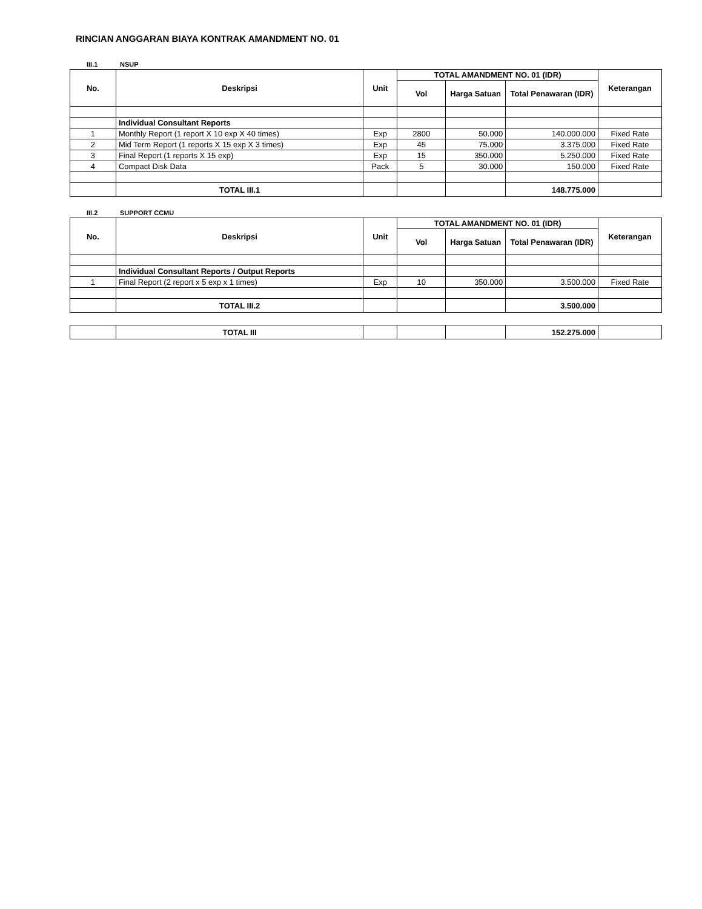RINCIAN ANGGARAN BIAYA KONTRAK AMANDMENT NO. 01
III.1 NSUP
| No. | Deskripsi | Unit | TOTAL AMANDMENT NO. 01 (IDR) | | | Keterangan |
| --- | --- | --- | --- | --- | --- | --- |
| | | | Vol | Harga Satuan | Total Penawaran (IDR) | |
| | Individual Consultant Reports | | | | | |
| 1 | Monthly Report (1 report X 10 exp X 40 times) | Exp | 2800 | 50.000 | 140.000.000 | Fixed Rate |
| 2 | Mid Term Report (1 reports X 15 exp X 3 times) | Exp | 45 | 75.000 | 3.375.000 | Fixed Rate |
| 3 | Final Report (1 reports X 15 exp) | Exp | 15 | 350.000 | 5.250.000 | Fixed Rate |
| 4 | Compact Disk Data | Pack | 5 | 30.000 | 150.000 | Fixed Rate |
| | TOTAL III.1 | | | | 148.775.000 | |
III.2 SUPPORT CCMU
| No. | Deskripsi | Unit | TOTAL AMANDMENT NO. 01 (IDR) | | | Keterangan |
| --- | --- | --- | --- | --- | --- | --- |
| | | | Vol | Harga Satuan | Total Penawaran (IDR) | |
| | Individual Consultant Reports / Output Reports | | | | | |
| 1 | Final Report (2 report x 5 exp x 1 times) | Exp | 10 | 350.000 | 3.500.000 | Fixed Rate |
| | TOTAL III.2 | | | | 3.500.000 | |
| | TOTAL III | | | | 152.275.000 | |